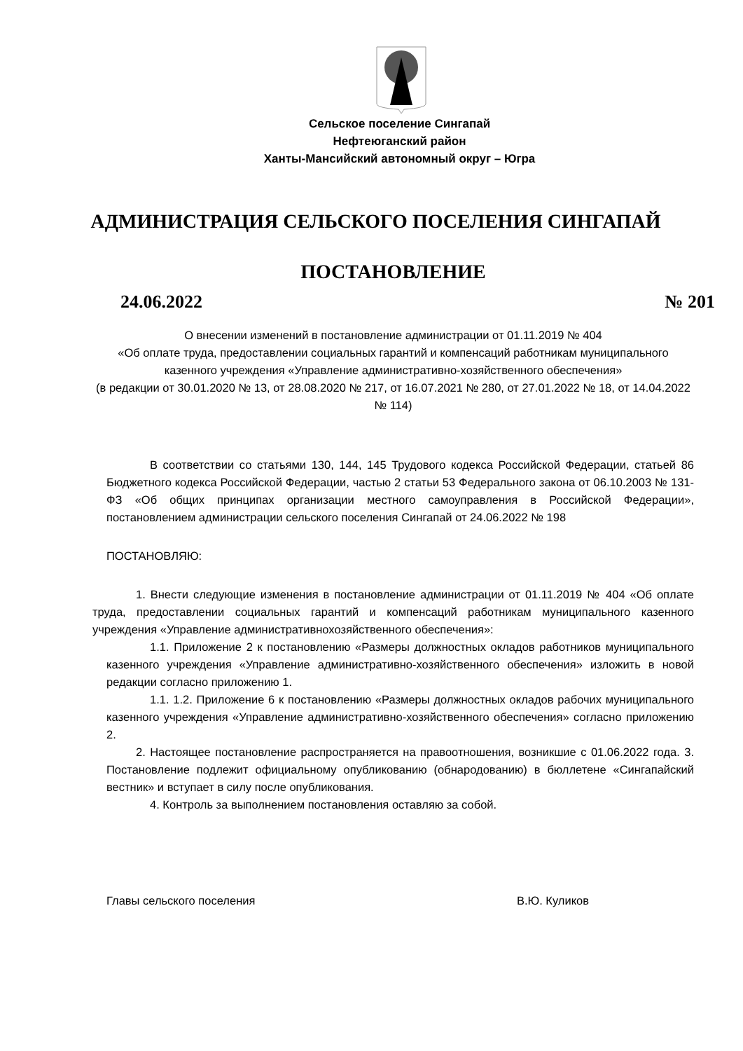Сельское поселение Сингапай
Нефтеюганский район
Ханты-Мансийский автономный округ – Югра
АДМИНИСТРАЦИЯ СЕЛЬСКОГО ПОСЕЛЕНИЯ СИНГАПАЙ
ПОСТАНОВЛЕНИЕ
24.06.2022 № 201
О внесении изменений в постановление администрации от 01.11.2019 № 404
«Об оплате труда, предоставлении социальных гарантий и компенсаций работникам муниципального казенного учреждения «Управление административно-хозяйственного обеспечения»
(в редакции от 30.01.2020 № 13, от 28.08.2020 № 217, от 16.07.2021 № 280, от 27.01.2022 № 18, от 14.04.2022 № 114)
В соответствии со статьями 130, 144, 145 Трудового кодекса Российской Федерации, статьей 86 Бюджетного кодекса Российской Федерации, частью 2 статьи 53 Федерального закона от 06.10.2003 № 131-ФЗ «Об общих принципах организации местного самоуправления в Российской Федерации», постановлением администрации сельского поселения Сингапай от 24.06.2022 № 198
ПОСТАНОВЛЯЮ:
1. Внести следующие изменения в постановление администрации от 01.11.2019 № 404 «Об оплате труда, предоставлении социальных гарантий и компенсаций работникам муниципального казенного учреждения «Управление административнохозяйственного обеспечения»:
1.1. Приложение 2 к постановлению «Размеры должностных окладов работников муниципального казенного учреждения «Управление административно-хозяйственного обеспечения» изложить в новой редакции согласно приложению 1.
1.1. 1.2. Приложение 6 к постановлению «Размеры должностных окладов рабочих муниципального казенного учреждения «Управление административно-хозяйственного обеспечения» согласно приложению 2.
2. Настоящее постановление распространяется на правоотношения, возникшие с 01.06.2022 года. 3. Постановление подлежит официальному опубликованию (обнародованию) в бюллетене «Сингапайский вестник» и вступает в силу после опубликования.
4. Контроль за выполнением постановления оставляю за собой.
Главы сельского поселения В.Ю. Куликов